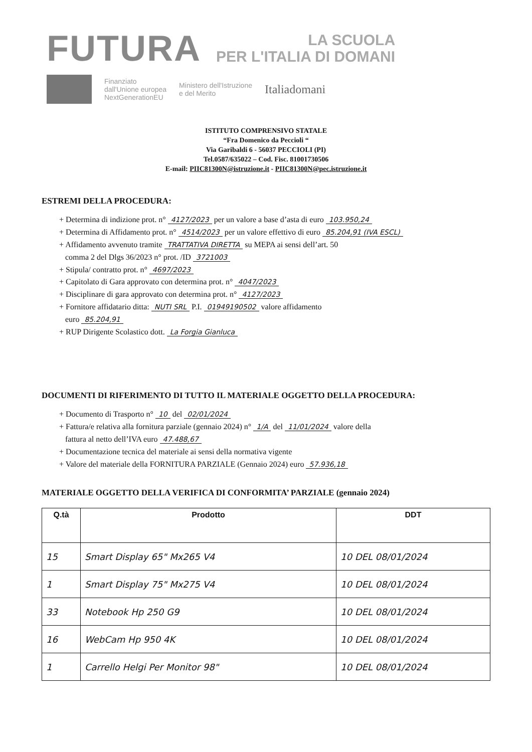FUTURA
LA SCUOLA
PER L'ITALIA DI DOMANI
Finanziato
dall'Unione europea
NextGenerationEU
Ministero dell'Istruzione
e del Merito
Italiadomani
ISTITUTO COMPRENSIVO STATALE
“Fra Domenico da Peccioli “
Via Garibaldi 6 - 56037 PECCIOLI (PI)
Tel.0587/635022 – Cod. Fisc. 81001730506
E-mail: PIIC81300N@istruzione.it - PIIC81300N@pec.istruzione.it
ESTREMI DELLA PROCEDURA:
+ Determina di indizione prot. n° 4127/2023 per un valore a base d’asta di euro 103.950,24
+ Determina di Affidamento prot. n° 4514/2023 per un valore effettivo di euro 85.204,91 (IVA ESCL)
+ Affidamento avvenuto tramite TRATTATIVA DIRETTA su MEPA ai sensi dell’art. 50
comma 2 del Dlgs 36/2023 n° prot. /ID 3721003
+ Stipula/ contratto prot. n° 4697/2023
+ Capitolato di Gara approvato con determina prot. n° 4047/2023
+ Disciplinare di gara approvato con determina prot. n° 4127/2023
+ Fornitore affidatario ditta: NUTI SRL P.I. 01949190502 valore affidamento
euro 85.204,91
+ RUP Dirigente Scolastico dott. La Forgia Gianluca
DOCUMENTI DI RIFERIMENTO DI TUTTO IL MATERIALE OGGETTO DELLA PROCEDURA:
+ Documento di Trasporto n° 10 del 02/01/2024
+ Fattura/e relativa alla fornitura parziale (gennaio 2024) n° 1/A del 11/01/2024 valore della
fattura al netto dell’IVA euro 47.488,67
+ Documentazione tecnica del materiale ai sensi della normativa vigente
+ Valore del materiale della FORNITURA PARZIALE (Gennaio 2024) euro 57.936,18
MATERIALE OGGETTO DELLA VERIFICA DI CONFORMITA’ PARZIALE (gennaio 2024)
| Q.tà | Prodotto | DDT |
| --- | --- | --- |
| 15 | Smart Display 65" Mx265 V4 | 10 DEL 08/01/2024 |
| 1 | Smart Display 75" Mx275 V4 | 10 DEL 08/01/2024 |
| 33 | Notebook Hp 250 G9 | 10 DEL 08/01/2024 |
| 16 | WebCam Hp 950 4K | 10 DEL 08/01/2024 |
| 1 | Carrello Helgi Per Monitor 98" | 10 DEL 08/01/2024 |